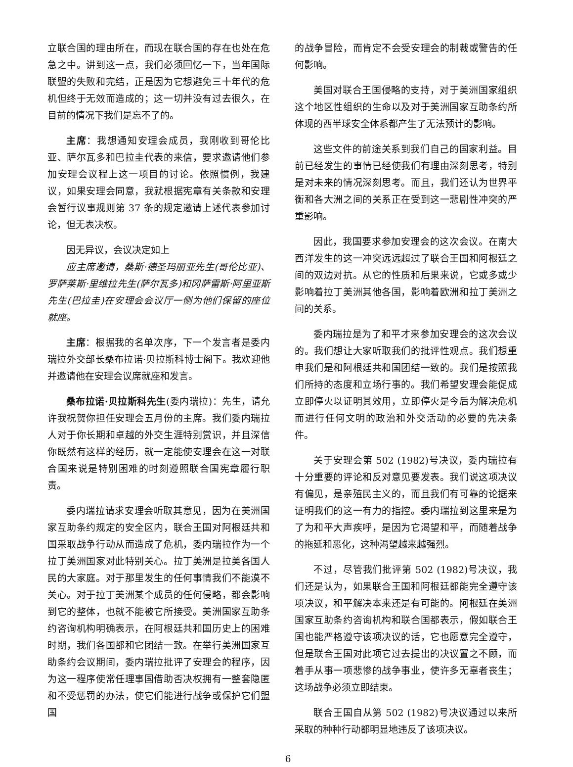立联合国的理由所在，而现在联合国的存在也处在危急之中。讲到这一点，我们必须回忆一下，当年国际联盟的失败和完结，正是因为它想避免三十年代的危机但终于无效而造成的；这一切并没有过去很久，在目前的情况下我们是忘不了的。
主席：我想通知安理会成员，我刚收到哥伦比亚、萨尔瓦多和巴拉圭代表的来信，要求邀请他们参加安理会议程上这一项目的讨论。依照惯例，我建议，如果安理会同意，我就根据宪章有关条款和安理会暂行议事规则第 37 条的规定邀请上述代表参加讨论，但无表决权。
因无异议，会议决定如上
应主席邀请，桑斯·德圣玛丽亚先生(哥伦比亚)、罗萨莱斯·里维拉先生(萨尔瓦多)和冈萨雷斯·阿里亚斯先生(巴拉圭)在安理会会议厅一侧为他们保留的座位就座。
主席：根据我的名单次序，下一个发言者是委内瑞拉外交部长桑布拉诺·贝拉斯科博士阁下。我欢迎他并邀请他在安理会议席就座和发言。
桑布拉诺·贝拉斯科先生(委内瑞拉)：先生，请允许我祝贺你担任安理会五月份的主席。我们委内瑞拉人对于你长期和卓越的外交生涯特别赏识，并且深信你既然有这样的经历，就一定能使安理会在这一对联合国来说是特别困难的时刻遵照联合国宪章履行职责。
委内瑞拉请求安理会听取其意见，因为在美洲国家互助条约规定的安全区内，联合王国对阿根廷共和国采取战争行动从而造成了危机，委内瑞拉作为一个拉丁美洲国家对此特别关心。拉丁美洲是拉美各国人民的大家庭。对于那里发生的任何事情我们不能漠不关心。对于拉丁美洲某个成员的任何侵略，都会影响到它的整体，也就不能被它所接受。美洲国家互助条约咨询机构明确表示，在阿根廷共和国历史上的困难时期，我们各国都和它团结一致。在举行美洲国家互助条约会议期间，委内瑞拉批评了安理会的程序，因为这一程序使常任理事国借助否决权拥有一整套隐匿和不受惩罚的办法，使它们能进行战争或保护它们盟国
的战争冒险，而肯定不会受安理会的制裁或警告的任何影响。
美国对联合王国侵略的支持，对于美洲国家组织这个地区性组织的生命以及对于美洲国家互助条约所体现的西半球安全体系都产生了无法预计的影响。
这些文件的前途关系到我们自己的国家利益。目前已经发生的事情已经使我们有理由深刻思考，特别是对未来的情况深刻思考。而且，我们还认为世界平衡和各大洲之间的关系正在受到这一悲剧性冲突的严重影响。
因此，我国要求参加安理会的这次会议。在南大西洋发生的这一冲突远远超过了联合王国和阿根廷之间的双边对抗。从它的性质和后果来说，它或多或少影响着拉丁美洲其他各国，影响着欧洲和拉丁美洲之间的关系。
委内瑞拉是为了和平才来参加安理会的这次会议的。我们想让大家听取我们的批评性观点。我们想重申我们是和阿根廷共和国团结一致的。我们是按照我们所持的态度和立场行事的。我们希望安理会能促成立即停火以证明其效用，立即停火是今后为解决危机而进行任何文明的政治和外交活动的必要的先决条件。
关于安理会第 502 (1982)号决议，委内瑞拉有十分重要的评论和反对意见要发表。我们说这项决议有偏见，是亲殖民主义的，而且我们有可靠的论据来证明我们的这一有力的指控。委内瑞拉到这里来是为了为和平大声疾呼，是因为它渴望和平，而随着战争的拖延和恶化，这种渴望越来越强烈。
不过，尽管我们批评第 502 (1982)号决议，我们还是认为，如果联合王国和阿根廷都能完全遵守该项决议，和平解决本来还是有可能的。阿根廷在美洲国家互助条约咨询机构和联合国都表示，假如联合王国也能严格遵守该项决议的话，它也愿意完全遵守，但是联合王国对此项它过去提出的决议置之不顾，而着手从事一项悲惨的战争事业，使许多无辜者丧生；这场战争必须立即结束。
联合王国自从第 502 (1982)号决议通过以来所采取的种种行动都明显地违反了该项决议。
6